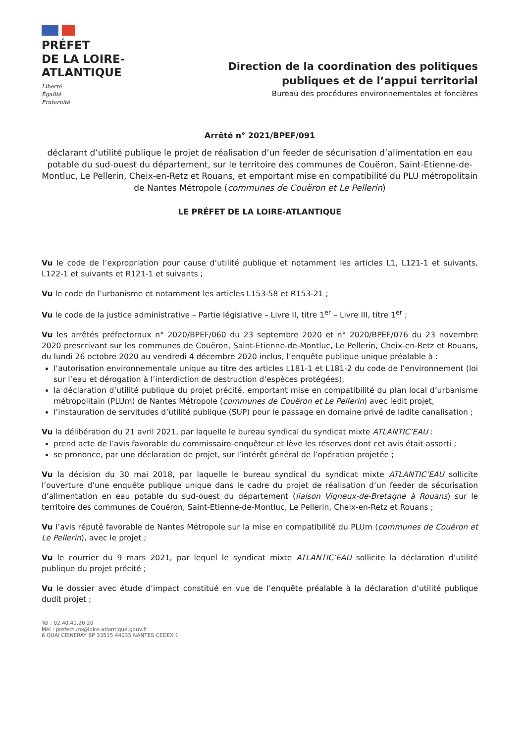PRÉFET
DE LA LOIRE-
ATLANTIQUE
Liberté
Égalité
Fraternité
Direction de la coordination des politiques
publiques et de l’appui territorial
Bureau des procédures environnementales et foncières
Arrêté n° 2021/BPEF/091
déclarant d’utilité publique le projet de réalisation d’un feeder de sécurisation d’alimentation en eau potable du sud-ouest du département, sur le territoire des communes de Couëron, Saint-Etienne-de-Montluc, Le Pellerin, Cheix-en-Retz et Rouans, et emportant mise en compatibilité du PLU métropolitain de Nantes Métropole (communes de Couëron et Le Pellerin)
LE PRÉFET DE LA LOIRE-ATLANTIQUE
Vu le code de l’expropriation pour cause d’utilité publique et notamment les articles L1, L121-1 et suivants, L122-1 et suivants et R121-1 et suivants ;
Vu le code de l’urbanisme et notamment les articles L153-58 et R153-21 ;
Vu le code de la justice administrative – Partie législative – Livre II, titre 1<sup>er</sup> – Livre III, titre 1<sup>er</sup> ;
Vu les arrêtés préfectoraux n° 2020/BPEF/060 du 23 septembre 2020 et n° 2020/BPEF/076 du 23 novembre 2020 prescrivant sur les communes de Couëron, Saint-Etienne-de-Montluc, Le Pellerin, Cheix-en-Retz et Rouans, du lundi 26 octobre 2020 au vendredi 4 décembre 2020 inclus, l’enquête publique unique préalable à :
l’autorisation environnementale unique au titre des articles L181-1 et L181-2 du code de l’environnement (loi sur l’eau et dérogation à l’interdiction de destruction d’espèces protégées),
la déclaration d’utilité publique du projet précité, emportant mise en compatibilité du plan local d’urbanisme métropolitain (PLUm) de Nantes Métropole (communes de Couëron et Le Pellerin) avec ledit projet,
l’instauration de servitudes d’utilité publique (SUP) pour le passage en domaine privé de ladite canalisation ;
Vu la délibération du 21 avril 2021, par laquelle le bureau syndical du syndicat mixte ATLANTIC’EAU :
prend acte de l’avis favorable du commissaire-enquêteur et lève les réserves dont cet avis était assorti ;
se prononce, par une déclaration de projet, sur l’intérêt général de l’opération projetée ;
Vu la décision du 30 mai 2018, par laquelle le bureau syndical du syndicat mixte ATLANTIC’EAU sollicite l’ouverture d’une enquête publique unique dans le cadre du projet de réalisation d’un feeder de sécurisation d’alimentation en eau potable du sud-ouest du département (liaison Vigneux-de-Bretagne à Rouans) sur le territoire des communes de Couëron, Saint-Etienne-de-Montluc, Le Pellerin, Cheix-en-Retz et Rouans ;
Vu l’avis réputé favorable de Nantes Métropole sur la mise en compatibilité du PLUm (communes de Couëron et Le Pellerin), avec le projet ;
Vu le courrier du 9 mars 2021, par lequel le syndicat mixte ATLANTIC’EAU sollicite la déclaration d’utilité publique du projet précité ;
Vu le dossier avec étude d’impact constitué en vue de l’enquête préalable à la déclaration d’utilité publique dudit projet ;
Tél : 02.40.41.20.20
Mél : prefecture@loire-atlantique.gouv.fr
6 QUAI CEINERAY BP 33515 44035 NANTES CEDEX 1